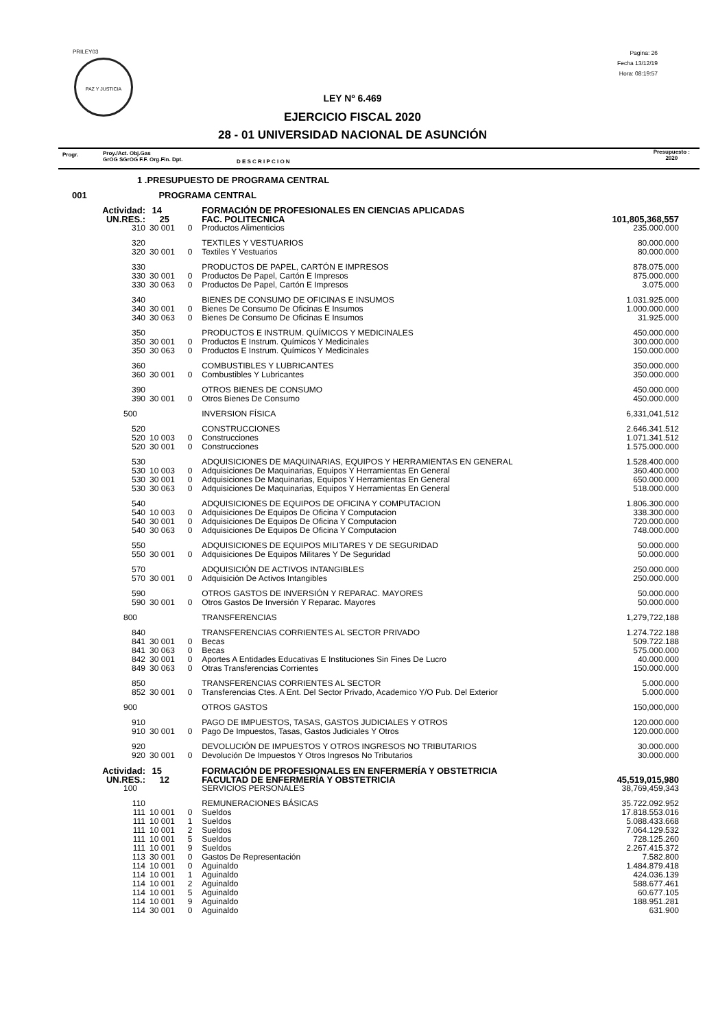PRILEY03
PAZ Y JUSTICIA
Pagina: 26
Fecha 13/12/19
Hora: 08:19:57
LEY Nº 6.469
EJERCICIO FISCAL 2020
28 - 01 UNIVERSIDAD NACIONAL DE ASUNCIÓN
Progr. Proy./Act. Obj.Gas
GrOG SGrOG F.F. Org.Fin. Dpt. D E S C R I P C I O N
Presupuesto :
2020
| 1 .PRESUPUESTO DE PROGRAMA CENTRAL | | | | | |
| 001 PROGRAMA CENTRAL | | | | | |
| Actividad: | 14 | | | FORMACIÓN DE PROFESIONALES EN CIENCIAS APLICADAS | |
| UN.RES.: | 25 | | | FAC. POLITECNICA | 101,805,368,557 |
| 310 | 30 | 001 | 0 | Productos Alimenticios | 235.000.000 |
| 320 | | | | TEXTILES Y VESTUARIOS | 80.000.000 |
| 320 | 30 | 001 | 0 | Textiles Y Vestuarios | 80.000.000 |
| 330 | | | | PRODUCTOS DE PAPEL, CARTÓN E IMPRESOS | 878.075.000 |
| 330 | 30 | 001 | 0 | Productos De Papel, Cartón E Impresos | 875.000.000 |
| 330 | 30 | 063 | 0 | Productos De Papel, Cartón E Impresos | 3.075.000 |
| 340 | | | | BIENES DE CONSUMO DE OFICINAS E INSUMOS | 1.031.925.000 |
| 340 | 30 | 001 | 0 | Bienes De Consumo De Oficinas E Insumos | 1.000.000.000 |
| 340 | 30 | 063 | 0 | Bienes De Consumo De Oficinas E Insumos | 31.925.000 |
| 350 | | | | PRODUCTOS E INSTRUM. QUÍMICOS Y MEDICINALES | 450.000.000 |
| 350 | 30 | 001 | 0 | Productos E Instrum. Químicos Y Medicinales | 300.000.000 |
| 350 | 30 | 063 | 0 | Productos E Instrum. Químicos Y Medicinales | 150.000.000 |
| 360 | | | | COMBUSTIBLES Y LUBRICANTES | 350.000.000 |
| 360 | 30 | 001 | 0 | Combustibles Y Lubricantes | 350.000.000 |
| 390 | | | | OTROS BIENES DE CONSUMO | 450.000.000 |
| 390 | 30 | 001 | 0 | Otros Bienes De Consumo | 450.000.000 |
| 500 | | | | INVERSION FÍSICA | 6,331,041,512 |
| 520 | | | | CONSTRUCCIONES | 2.646.341.512 |
| 520 | 10 | 003 | 0 | Construcciones | 1.071.341.512 |
| 520 | 30 | 001 | 0 | Construcciones | 1.575.000.000 |
| 530 | | | | ADQUISICIONES DE MAQUINARIAS, EQUIPOS Y HERRAMIENTAS EN GENERAL | 1.528.400.000 |
| 530 | 10 | 003 | 0 | Adquisiciones De Maquinarias, Equipos Y Herramientas En General | 360.400.000 |
| 530 | 30 | 001 | 0 | Adquisiciones De Maquinarias, Equipos Y Herramientas En General | 650.000.000 |
| 530 | 30 | 063 | 0 | Adquisiciones De Maquinarias, Equipos Y Herramientas En General | 518.000.000 |
| 540 | | | | ADQUISICIONES DE EQUIPOS DE OFICINA Y COMPUTACION | 1.806.300.000 |
| 540 | 10 | 003 | 0 | Adquisiciones De Equipos De Oficina Y Computacion | 338.300.000 |
| 540 | 30 | 001 | 0 | Adquisiciones De Equipos De Oficina Y Computacion | 720.000.000 |
| 540 | 30 | 063 | 0 | Adquisiciones De Equipos De Oficina Y Computacion | 748.000.000 |
| 550 | | | | ADQUISICIONES DE EQUIPOS MILITARES Y DE SEGURIDAD | 50.000.000 |
| 550 | 30 | 001 | 0 | Adquisiciones De Equipos Militares Y De Seguridad | 50.000.000 |
| 570 | | | | ADQUISICIÓN DE ACTIVOS INTANGIBLES | 250.000.000 |
| 570 | 30 | 001 | 0 | Adquisición De Activos Intangibles | 250.000.000 |
| 590 | | | | OTROS GASTOS DE INVERSIÓN Y REPARAC. MAYORES | 50.000.000 |
| 590 | 30 | 001 | 0 | Otros Gastos De Inversión Y Reparac. Mayores | 50.000.000 |
| 800 | | | | TRANSFERENCIAS | 1,279,722,188 |
| 840 | | | | TRANSFERENCIAS CORRIENTES AL SECTOR PRIVADO | 1.274.722.188 |
| 841 | 30 | 001 | 0 | Becas | 509.722.188 |
| 841 | 30 | 063 | 0 | Becas | 575.000.000 |
| 842 | 30 | 001 | 0 | Aportes A Entidades Educativas E Instituciones Sin Fines De Lucro | 40.000.000 |
| 849 | 30 | 063 | 0 | Otras Transferencias Corrientes | 150.000.000 |
| 850 | | | | TRANSFERENCIAS CORRIENTES AL SECTOR | 5.000.000 |
| 852 | 30 | 001 | 0 | Transferencias Ctes. A Ent. Del Sector Privado, Academico Y/O Pub. Del Exterior | 5.000.000 |
| 900 | | | | OTROS GASTOS | 150,000,000 |
| 910 | | | | PAGO DE IMPUESTOS, TASAS, GASTOS JUDICIALES Y OTROS | 120.000.000 |
| 910 | 30 | 001 | 0 | Pago De Impuestos, Tasas, Gastos Judiciales Y Otros | 120.000.000 |
| 920 | | | | DEVOLUCIÓN DE IMPUESTOS Y OTROS INGRESOS NO TRIBUTARIOS | 30.000.000 |
| 920 | 30 | 001 | 0 | Devolución De Impuestos Y Otros Ingresos No Tributarios | 30.000.000 |
| Actividad: | 15 | | | FORMACIÓN DE PROFESIONALES EN ENFERMERÍA Y OBSTETRICIA | |
| UN.RES.: | 12 | | | FACULTAD DE ENFERMERÍA Y OBSTETRICIA | 45,519,015,980 |
| 100 | | | | SERVICIOS PERSONALES | 38,769,459,343 |
| 110 | | | | REMUNERACIONES BÁSICAS | 35.722.092.952 |
| 111 | 10 | 001 | 0 | Sueldos | 17.818.553.016 |
| 111 | 10 | 001 | 1 | Sueldos | 5.088.433.668 |
| 111 | 10 | 001 | 2 | Sueldos | 7.064.129.532 |
| 111 | 10 | 001 | 5 | Sueldos | 728.125.260 |
| 111 | 10 | 001 | 9 | Sueldos | 2.267.415.372 |
| 113 | 30 | 001 | 0 | Gastos De Representación | 7.582.800 |
| 114 | 10 | 001 | 0 | Aguinaldo | 1.484.879.418 |
| 114 | 10 | 001 | 1 | Aguinaldo | 424.036.139 |
| 114 | 10 | 001 | 2 | Aguinaldo | 588.677.461 |
| 114 | 10 | 001 | 5 | Aguinaldo | 60.677.105 |
| 114 | 10 | 001 | 9 | Aguinaldo | 188.951.281 |
| 114 | 30 | 001 | 0 | Aguinaldo | 631.900 |